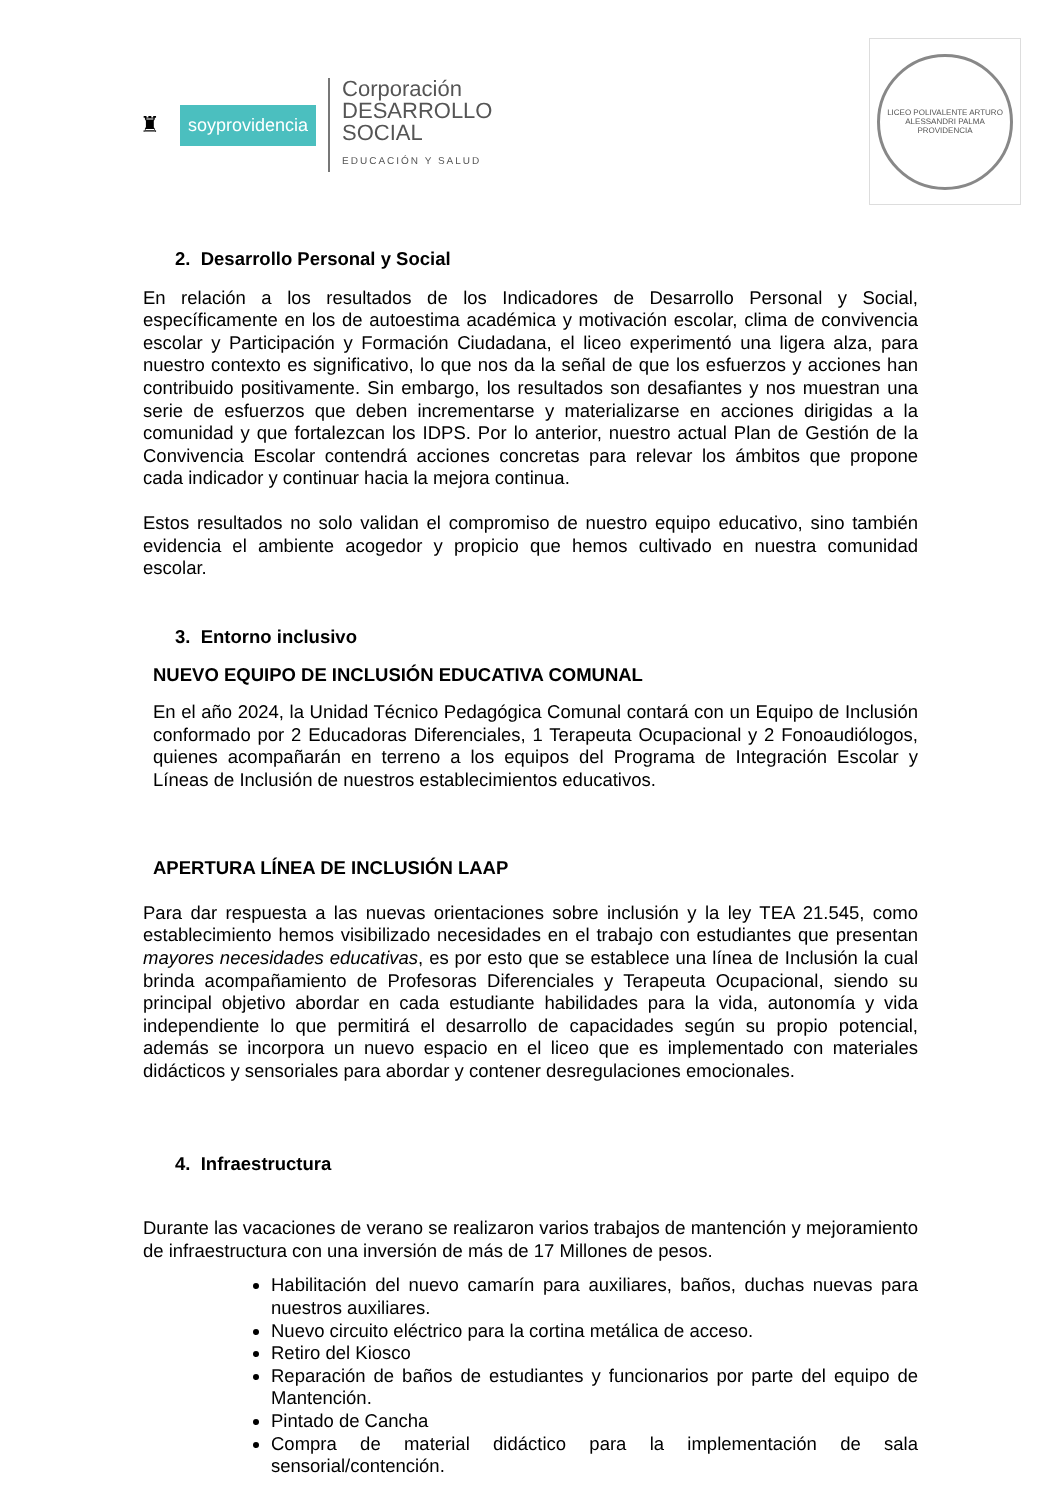♜ soyprovidencia
Corporación
DESARROLLO
SOCIAL
EDUCACIÓN Y SALUD
LICEO POLIVALENTE ARTURO ALESSANDRI PALMA
PROVIDENCIA
2. Desarrollo Personal y Social
En relación a los resultados de los Indicadores de Desarrollo Personal y Social, específicamente en los de autoestima académica y motivación escolar, clima de convivencia escolar y Participación y Formación Ciudadana, el liceo experimentó una ligera alza, para nuestro contexto es significativo, lo que nos da la señal de que los esfuerzos y acciones han contribuido positivamente. Sin embargo, los resultados son desafiantes y nos muestran una serie de esfuerzos que deben incrementarse y materializarse en acciones dirigidas a la comunidad y que fortalezcan los IDPS. Por lo anterior, nuestro actual Plan de Gestión de la Convivencia Escolar contendrá acciones concretas para relevar los ámbitos que propone cada indicador y continuar hacia la mejora continua.
Estos resultados no solo validan el compromiso de nuestro equipo educativo, sino también evidencia el ambiente acogedor y propicio que hemos cultivado en nuestra comunidad escolar.
3. Entorno inclusivo
NUEVO EQUIPO DE INCLUSIÓN EDUCATIVA COMUNAL
En el año 2024, la Unidad Técnico Pedagógica Comunal contará con un Equipo de Inclusión conformado por 2 Educadoras Diferenciales, 1 Terapeuta Ocupacional y 2 Fonoaudiólogos, quienes acompañarán en terreno a los equipos del Programa de Integración Escolar y Líneas de Inclusión de nuestros establecimientos educativos.
APERTURA LÍNEA DE INCLUSIÓN LAAP
Para dar respuesta a las nuevas orientaciones sobre inclusión y la ley TEA 21.545, como establecimiento hemos visibilizado necesidades en el trabajo con estudiantes que presentan mayores necesidades educativas, es por esto que se establece una línea de Inclusión la cual brinda acompañamiento de Profesoras Diferenciales y Terapeuta Ocupacional, siendo su principal objetivo abordar en cada estudiante habilidades para la vida, autonomía y vida independiente lo que permitirá el desarrollo de capacidades según su propio potencial, además se incorpora un nuevo espacio en el liceo que es implementado con materiales didácticos y sensoriales para abordar y contener desregulaciones emocionales.
4. Infraestructura
Durante las vacaciones de verano se realizaron varios trabajos de mantención y mejoramiento de infraestructura con una inversión de más de 17 Millones de pesos.
Habilitación del nuevo camarín para auxiliares, baños, duchas nuevas para nuestros auxiliares.
Nuevo circuito eléctrico para la cortina metálica de acceso.
Retiro del Kiosco
Reparación de baños de estudiantes y funcionarios por parte del equipo de Mantención.
Pintado de Cancha
Compra de material didáctico para la implementación de sala sensorial/contención.